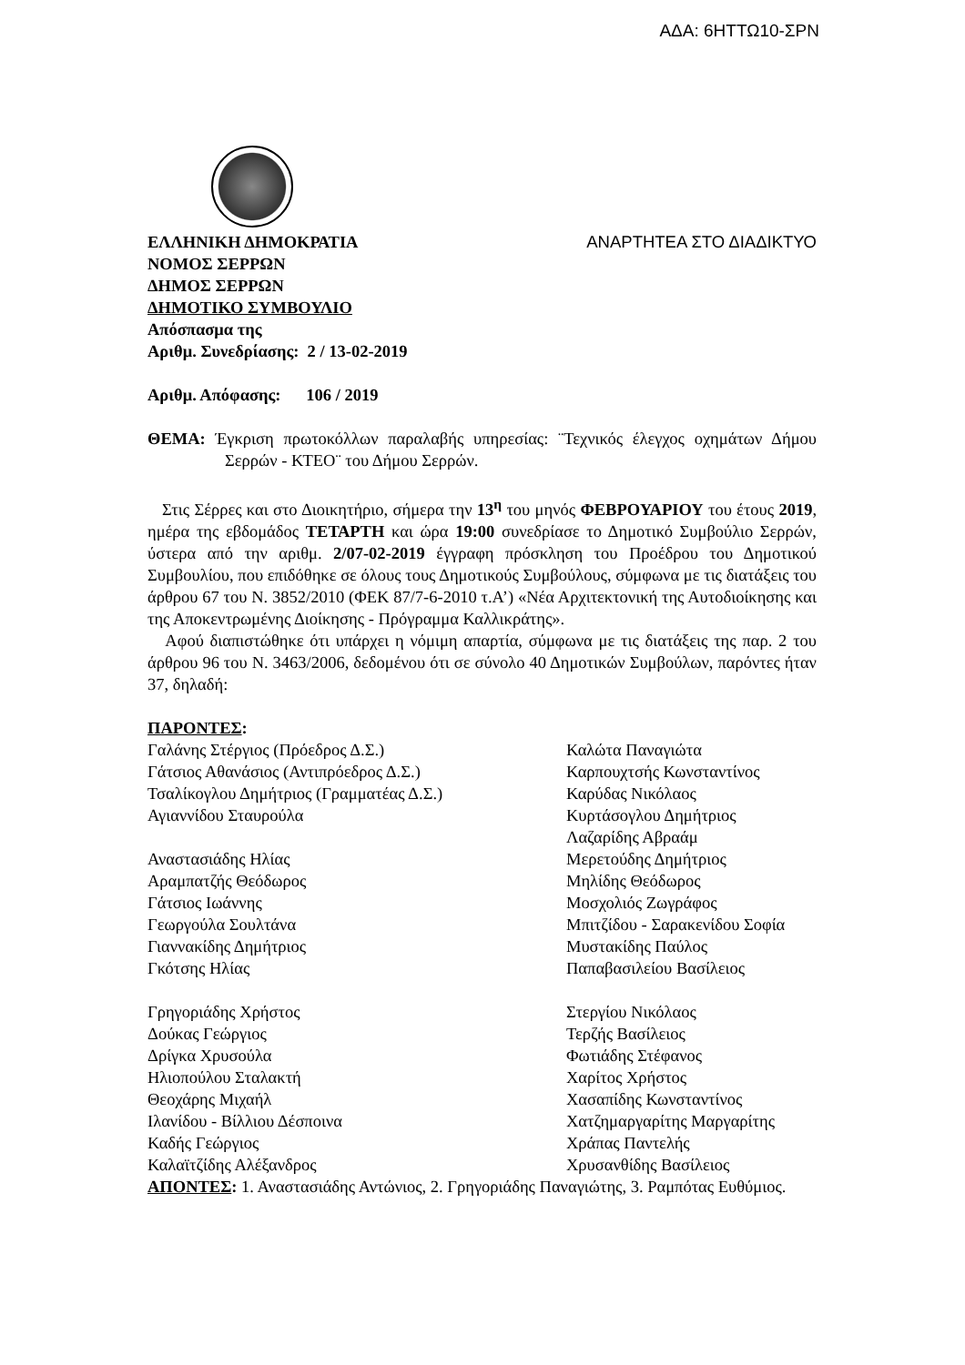ΑΔΑ: 6ΗΤΤΩ10-ΣΡΝ
ΕΛΛΗΝΙΚΗ ΔΗΜΟΚΡΑΤΙΑ ΑΝΑΡΤΗΤΕΑ ΣΤΟ ΔΙΑΔΙΚΤΥΟ
ΝΟΜΟΣ ΣΕΡΡΩΝ
ΔΗΜΟΣ ΣΕΡΡΩΝ
ΔΗΜΟΤΙΚΟ ΣΥΜΒΟΥΛΙΟ
Απόσπασμα της
Αριθμ. Συνεδρίασης: 2 / 13-02-2019
Αριθμ. Απόφασης: 106 / 2019
ΘΕΜΑ: Έγκριση πρωτοκόλλων παραλαβής υπηρεσίας: ¨Τεχνικός έλεγχος οχημάτων Δήμου Σερρών - ΚΤΕΟ¨ του Δήμου Σερρών.
Στις Σέρρες και στο Διοικητήριο, σήμερα την 13<sup>η</sup> του μηνός ΦΕΒΡΟΥΑΡΙΟΥ του έτους 2019, ημέρα της εβδομάδος ΤΕΤΑΡΤΗ και ώρα 19:00 συνεδρίασε το Δημοτικό Συμβούλιο Σερρών, ύστερα από την αριθμ. 2/07-02-2019 έγγραφη πρόσκληση του Προέδρου του Δημοτικού Συμβουλίου, που επιδόθηκε σε όλους τους Δημοτικούς Συμβούλους, σύμφωνα με τις διατάξεις του άρθρου 67 του Ν. 3852/2010 (ΦΕΚ 87/7-6-2010 τ.Α’) «Νέα Αρχιτεκτονική της Αυτοδιοίκησης και της Αποκεντρωμένης Διοίκησης - Πρόγραμμα Καλλικράτης».
Αφού διαπιστώθηκε ότι υπάρχει η νόμιμη απαρτία, σύμφωνα με τις διατάξεις της παρ. 2 του άρθρου 96 του Ν. 3463/2006, δεδομένου ότι σε σύνολο 40 Δημοτικών Συμβούλων, παρόντες ήταν 37, δηλαδή:
ΠΑΡΟΝΤΕΣ:
Γαλάνης Στέργιος (Πρόεδρος Δ.Σ.)
Γάτσιος Αθανάσιος (Αντιπρόεδρος Δ.Σ.)
Τσαλίκογλου Δημήτριος (Γραμματέας Δ.Σ.)
Αγιαννίδου Σταυρούλα
Αναστασιάδης Ηλίας
Αραμπατζής Θεόδωρος
Γάτσιος Ιωάννης
Γεωργούλα Σουλτάνα
Γιαννακίδης Δημήτριος
Γκότσης Ηλίας
Γρηγοριάδης Χρήστος
Δούκας Γεώργιος
Δρίγκα Χρυσούλα
Ηλιοπούλου Σταλακτή
Θεοχάρης Μιχαήλ
Ιλανίδου - Βίλλιου Δέσποινα
Καδής Γεώργιος
Καλαϊτζίδης Αλέξανδρος
Καλώτα Παναγιώτα
Καρπουχτσής Κωνσταντίνος
Καρύδας Νικόλαος
Κυρτάσογλου Δημήτριος
Λαζαρίδης Αβραάμ
Μερετούδης Δημήτριος
Μηλίδης Θεόδωρος
Μοσχολιός Ζωγράφος
Μπιτζίδου - Σαρακενίδου Σοφία
Μυστακίδης Παύλος
Παπαβασιλείου Βασίλειος
Στεργίου Νικόλαος
Τερζής Βασίλειος
Φωτιάδης Στέφανος
Χαρίτος Χρήστος
Χασαπίδης Κωνσταντίνος
Χατζημαργαρίτης Μαργαρίτης
Χράπας Παντελής
Χρυσανθίδης Βασίλειος
ΑΠΟΝΤΕΣ: 1. Αναστασιάδης Αντώνιος, 2. Γρηγοριάδης Παναγιώτης, 3. Ραμπότας Ευθύμιος.